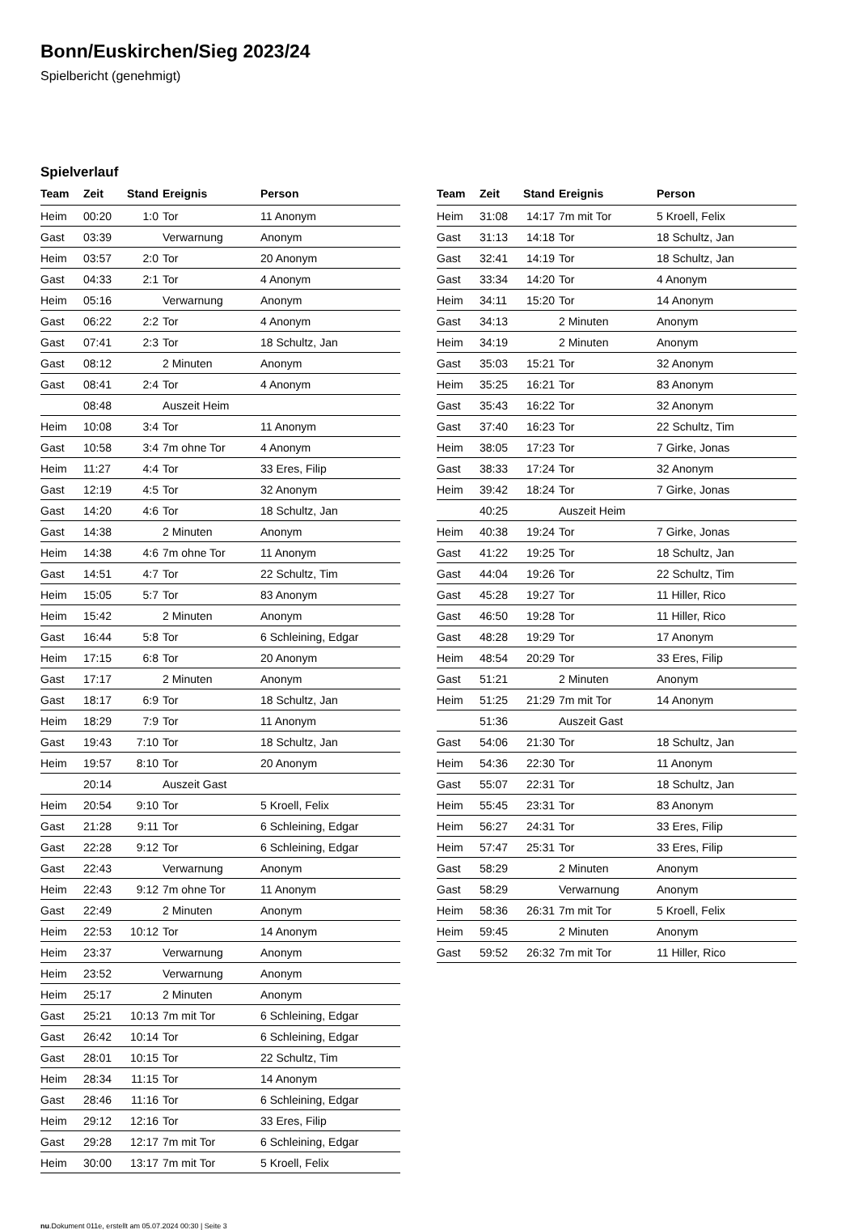Bonn/Euskirchen/Sieg 2023/24
Spielbericht (genehmigt)
Spielverlauf
| Team | Zeit | Stand | Ereignis | Person |
| --- | --- | --- | --- | --- |
| Heim | 00:20 | 1:0 | Tor | 11 Anonym |
| Gast | 03:39 | | Verwarnung | Anonym |
| Heim | 03:57 | 2:0 | Tor | 20 Anonym |
| Gast | 04:33 | 2:1 | Tor | 4 Anonym |
| Heim | 05:16 | | Verwarnung | Anonym |
| Gast | 06:22 | 2:2 | Tor | 4 Anonym |
| Gast | 07:41 | 2:3 | Tor | 18 Schultz, Jan |
| Gast | 08:12 | | 2 Minuten | Anonym |
| Gast | 08:41 | 2:4 | Tor | 4 Anonym |
| | 08:48 | | Auszeit Heim | |
| Heim | 10:08 | 3:4 | Tor | 11 Anonym |
| Gast | 10:58 | 3:4 | 7m ohne Tor | 4 Anonym |
| Heim | 11:27 | 4:4 | Tor | 33 Eres, Filip |
| Gast | 12:19 | 4:5 | Tor | 32 Anonym |
| Gast | 14:20 | 4:6 | Tor | 18 Schultz, Jan |
| Gast | 14:38 | | 2 Minuten | Anonym |
| Heim | 14:38 | 4:6 | 7m ohne Tor | 11 Anonym |
| Gast | 14:51 | 4:7 | Tor | 22 Schultz, Tim |
| Heim | 15:05 | 5:7 | Tor | 83 Anonym |
| Heim | 15:42 | | 2 Minuten | Anonym |
| Gast | 16:44 | 5:8 | Tor | 6 Schleining, Edgar |
| Heim | 17:15 | 6:8 | Tor | 20 Anonym |
| Gast | 17:17 | | 2 Minuten | Anonym |
| Gast | 18:17 | 6:9 | Tor | 18 Schultz, Jan |
| Heim | 18:29 | 7:9 | Tor | 11 Anonym |
| Gast | 19:43 | 7:10 | Tor | 18 Schultz, Jan |
| Heim | 19:57 | 8:10 | Tor | 20 Anonym |
| | 20:14 | | Auszeit Gast | |
| Heim | 20:54 | 9:10 | Tor | 5 Kroell, Felix |
| Gast | 21:28 | 9:11 | Tor | 6 Schleining, Edgar |
| Gast | 22:28 | 9:12 | Tor | 6 Schleining, Edgar |
| Gast | 22:43 | | Verwarnung | Anonym |
| Heim | 22:43 | 9:12 | 7m ohne Tor | 11 Anonym |
| Gast | 22:49 | | 2 Minuten | Anonym |
| Heim | 22:53 | 10:12 | Tor | 14 Anonym |
| Heim | 23:37 | | Verwarnung | Anonym |
| Heim | 23:52 | | Verwarnung | Anonym |
| Heim | 25:17 | | 2 Minuten | Anonym |
| Gast | 25:21 | 10:13 | 7m mit Tor | 6 Schleining, Edgar |
| Gast | 26:42 | 10:14 | Tor | 6 Schleining, Edgar |
| Gast | 28:01 | 10:15 | Tor | 22 Schultz, Tim |
| Heim | 28:34 | 11:15 | Tor | 14 Anonym |
| Gast | 28:46 | 11:16 | Tor | 6 Schleining, Edgar |
| Heim | 29:12 | 12:16 | Tor | 33 Eres, Filip |
| Gast | 29:28 | 12:17 | 7m mit Tor | 6 Schleining, Edgar |
| Heim | 30:00 | 13:17 | 7m mit Tor | 5 Kroell, Felix |
| Team | Zeit | Stand | Ereignis | Person |
| --- | --- | --- | --- | --- |
| Heim | 31:08 | 14:17 | 7m mit Tor | 5 Kroell, Felix |
| Gast | 31:13 | 14:18 | Tor | 18 Schultz, Jan |
| Gast | 32:41 | 14:19 | Tor | 18 Schultz, Jan |
| Gast | 33:34 | 14:20 | Tor | 4 Anonym |
| Heim | 34:11 | 15:20 | Tor | 14 Anonym |
| Gast | 34:13 | | 2 Minuten | Anonym |
| Heim | 34:19 | | 2 Minuten | Anonym |
| Gast | 35:03 | 15:21 | Tor | 32 Anonym |
| Heim | 35:25 | 16:21 | Tor | 83 Anonym |
| Gast | 35:43 | 16:22 | Tor | 32 Anonym |
| Gast | 37:40 | 16:23 | Tor | 22 Schultz, Tim |
| Heim | 38:05 | 17:23 | Tor | 7 Girke, Jonas |
| Gast | 38:33 | 17:24 | Tor | 32 Anonym |
| Heim | 39:42 | 18:24 | Tor | 7 Girke, Jonas |
| | 40:25 | | Auszeit Heim | |
| Heim | 40:38 | 19:24 | Tor | 7 Girke, Jonas |
| Gast | 41:22 | 19:25 | Tor | 18 Schultz, Jan |
| Gast | 44:04 | 19:26 | Tor | 22 Schultz, Tim |
| Gast | 45:28 | 19:27 | Tor | 11 Hiller, Rico |
| Gast | 46:50 | 19:28 | Tor | 11 Hiller, Rico |
| Gast | 48:28 | 19:29 | Tor | 17 Anonym |
| Heim | 48:54 | 20:29 | Tor | 33 Eres, Filip |
| Gast | 51:21 | | 2 Minuten | Anonym |
| Heim | 51:25 | 21:29 | 7m mit Tor | 14 Anonym |
| | 51:36 | | Auszeit Gast | |
| Gast | 54:06 | 21:30 | Tor | 18 Schultz, Jan |
| Heim | 54:36 | 22:30 | Tor | 11 Anonym |
| Gast | 55:07 | 22:31 | Tor | 18 Schultz, Jan |
| Heim | 55:45 | 23:31 | Tor | 83 Anonym |
| Heim | 56:27 | 24:31 | Tor | 33 Eres, Filip |
| Heim | 57:47 | 25:31 | Tor | 33 Eres, Filip |
| Gast | 58:29 | | 2 Minuten | Anonym |
| Gast | 58:29 | | Verwarnung | Anonym |
| Heim | 58:36 | 26:31 | 7m mit Tor | 5 Kroell, Felix |
| Heim | 59:45 | | 2 Minuten | Anonym |
| Gast | 59:52 | 26:32 | 7m mit Tor | 11 Hiller, Rico |
nu.Dokument 011e, erstellt am 05.07.2024 00:30 | Seite 3